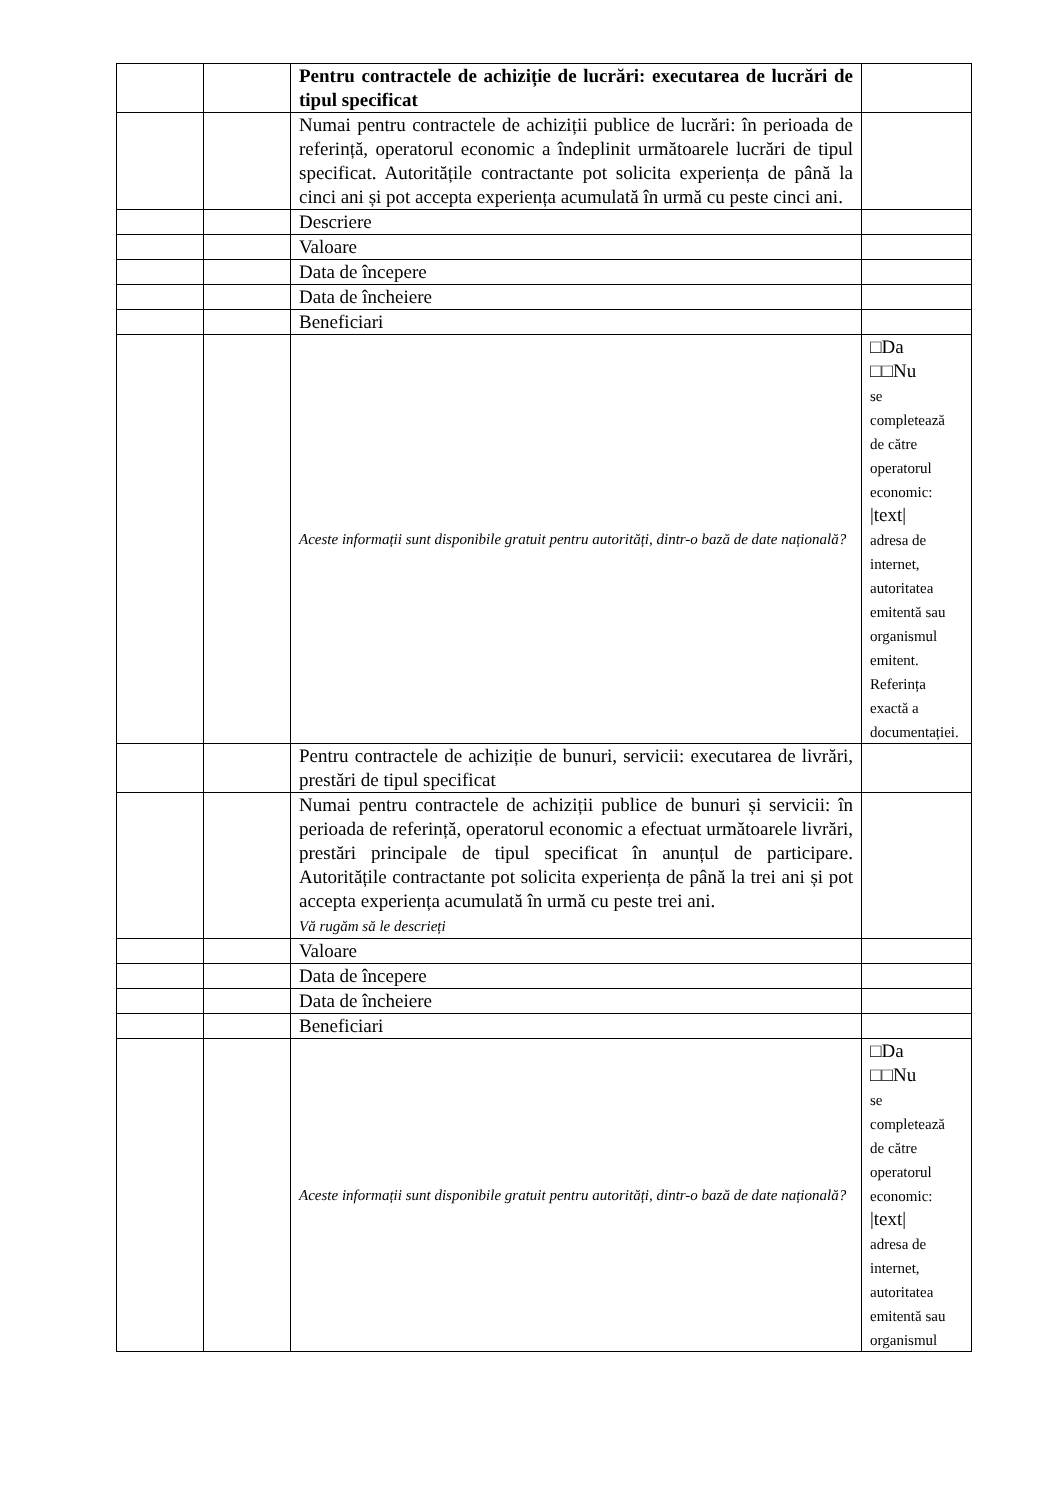| | | Pentru contractele de achiziție de lucrări: executarea de lucrări de tipul specificat | |
| | | Numai pentru contractele de achiziții publice de lucrări: în perioada de referință, operatorul economic a îndeplinit următoarele lucrări de tipul specificat. Autoritățile contractante pot solicita experiența de până la cinci ani și pot accepta experiența acumulată în urmă cu peste cinci ani. | |
| | | Descriere | |
| | | Valoare | |
| | | Data de începere | |
| | | Data de încheiere | |
| | | Beneficiari | |
| | | Aceste informații sunt disponibile gratuit pentru autorități, dintr-o bază de date națională? | □Da □□Nu se completează de către operatorul economic: /text/ adresa de internet, autoritatea emitentă sau organismul emitent. Referința exactă a documentației. |
| | | Pentru contractele de achiziție de bunuri, servicii: executarea de livrări, prestări de tipul specificat | |
| | | Numai pentru contractele de achiziții publice de bunuri și servicii: în perioada de referință, operatorul economic a efectuat următoarele livrări, prestări principale de tipul specificat în anunțul de participare. Autoritățile contractante pot solicita experiența de până la trei ani și pot accepta experiența acumulată în urmă cu peste trei ani. Vă rugăm să le descrieți | |
| | | Valoare | |
| | | Data de începere | |
| | | Data de încheiere | |
| | | Beneficiari | |
| | | Aceste informații sunt disponibile gratuit pentru autorități, dintr-o bază de date națională? | □Da □□Nu se completează de către operatorul economic: /text/ adresa de internet, autoritatea emitentă sau organismul |